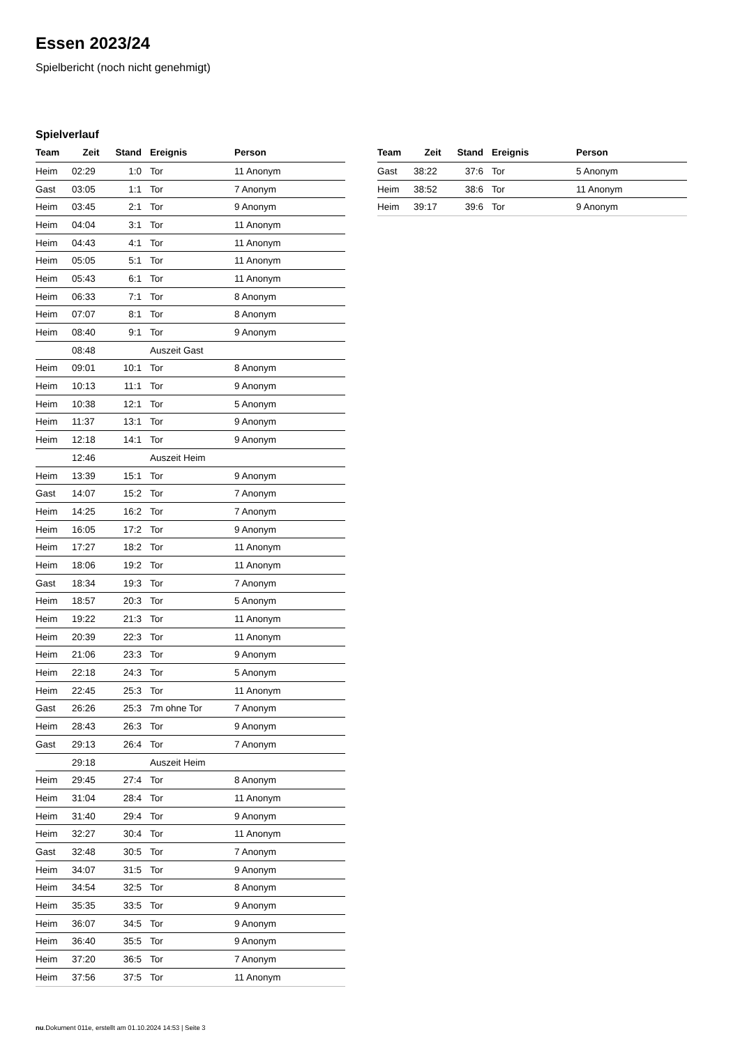Essen 2023/24
Spielbericht (noch nicht genehmigt)
Spielverlauf
| Team | Zeit | Stand | Ereignis | Person |
| --- | --- | --- | --- | --- |
| Heim | 02:29 | 1:0 | Tor | 11 Anonym |
| Gast | 03:05 | 1:1 | Tor | 7 Anonym |
| Heim | 03:45 | 2:1 | Tor | 9 Anonym |
| Heim | 04:04 | 3:1 | Tor | 11 Anonym |
| Heim | 04:43 | 4:1 | Tor | 11 Anonym |
| Heim | 05:05 | 5:1 | Tor | 11 Anonym |
| Heim | 05:43 | 6:1 | Tor | 11 Anonym |
| Heim | 06:33 | 7:1 | Tor | 8 Anonym |
| Heim | 07:07 | 8:1 | Tor | 8 Anonym |
| Heim | 08:40 | 9:1 | Tor | 9 Anonym |
| | 08:48 | | Auszeit Gast | |
| Heim | 09:01 | 10:1 | Tor | 8 Anonym |
| Heim | 10:13 | 11:1 | Tor | 9 Anonym |
| Heim | 10:38 | 12:1 | Tor | 5 Anonym |
| Heim | 11:37 | 13:1 | Tor | 9 Anonym |
| Heim | 12:18 | 14:1 | Tor | 9 Anonym |
| | 12:46 | | Auszeit Heim | |
| Heim | 13:39 | 15:1 | Tor | 9 Anonym |
| Gast | 14:07 | 15:2 | Tor | 7 Anonym |
| Heim | 14:25 | 16:2 | Tor | 7 Anonym |
| Heim | 16:05 | 17:2 | Tor | 9 Anonym |
| Heim | 17:27 | 18:2 | Tor | 11 Anonym |
| Heim | 18:06 | 19:2 | Tor | 11 Anonym |
| Gast | 18:34 | 19:3 | Tor | 7 Anonym |
| Heim | 18:57 | 20:3 | Tor | 5 Anonym |
| Heim | 19:22 | 21:3 | Tor | 11 Anonym |
| Heim | 20:39 | 22:3 | Tor | 11 Anonym |
| Heim | 21:06 | 23:3 | Tor | 9 Anonym |
| Heim | 22:18 | 24:3 | Tor | 5 Anonym |
| Heim | 22:45 | 25:3 | Tor | 11 Anonym |
| Gast | 26:26 | 25:3 | 7m ohne Tor | 7 Anonym |
| Heim | 28:43 | 26:3 | Tor | 9 Anonym |
| Gast | 29:13 | 26:4 | Tor | 7 Anonym |
| | 29:18 | | Auszeit Heim | |
| Heim | 29:45 | 27:4 | Tor | 8 Anonym |
| Heim | 31:04 | 28:4 | Tor | 11 Anonym |
| Heim | 31:40 | 29:4 | Tor | 9 Anonym |
| Heim | 32:27 | 30:4 | Tor | 11 Anonym |
| Gast | 32:48 | 30:5 | Tor | 7 Anonym |
| Heim | 34:07 | 31:5 | Tor | 9 Anonym |
| Heim | 34:54 | 32:5 | Tor | 8 Anonym |
| Heim | 35:35 | 33:5 | Tor | 9 Anonym |
| Heim | 36:07 | 34:5 | Tor | 9 Anonym |
| Heim | 36:40 | 35:5 | Tor | 9 Anonym |
| Heim | 37:20 | 36:5 | Tor | 7 Anonym |
| Heim | 37:56 | 37:5 | Tor | 11 Anonym |
| Team | Zeit | Stand | Ereignis | Person |
| --- | --- | --- | --- | --- |
| Gast | 38:22 | 37:6 | Tor | 5 Anonym |
| Heim | 38:52 | 38:6 | Tor | 11 Anonym |
| Heim | 39:17 | 39:6 | Tor | 9 Anonym |
nu.Dokument 011e, erstellt am 01.10.2024 14:53 | Seite 3